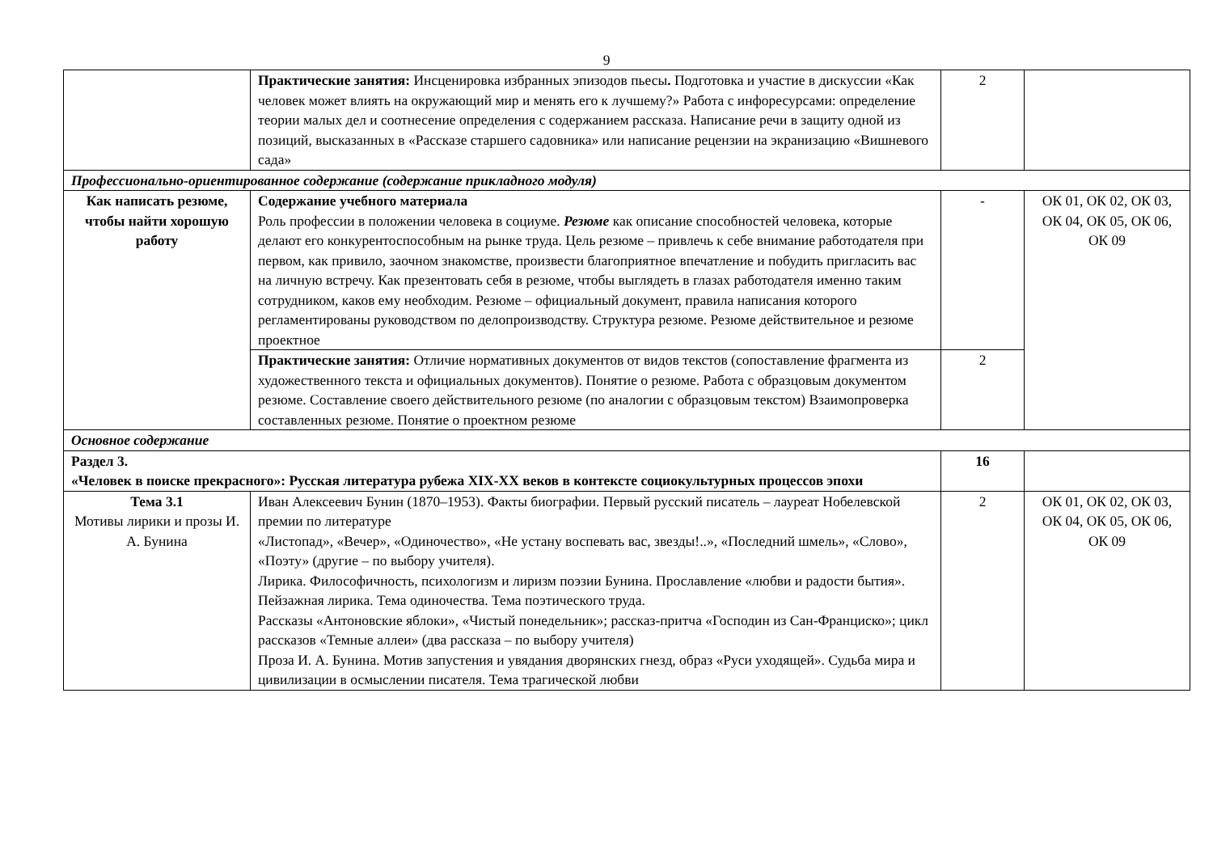9
| | Практические занятия: Инсценировка избранных эпизодов пьесы . Подготовка и участие в дискуссии «Как человек может влиять на окружающий мир и менять его к лучшему?» Работа с инфоресурсами: определение теории малых дел и соотнесение определения с содержанием рассказа. Написание речи в защиту одной из позиций, высказанных в «Рассказе старшего садовника» или написание рецензии на экранизацию «Вишневого сада» | 2 | |
| Профессионально-ориентированное содержание (содержание прикладного модуля) | | | |
| Как написать резюме, чтобы найти хорошую работу | Содержание учебного материала Роль профессии в положении человека в социуме. Резюме как описание способностей человека, которые делают его конкурентоспособным на рынке труда. Цель резюме – привлечь к себе внимание работодателя при первом, как привило, заочном знакомстве, произвести благоприятное впечатление и побудить пригласить вас на личную встречу. Как презентовать себя в резюме, чтобы выглядеть в глазах работодателя именно таким сотрудником, каков ему необходим. Резюме – официальный документ, правила написания которого регламентированы руководством по делопроизводству. Структура резюме. Резюме действительное и резюме проектное | - | ОК 01, ОК 02, ОК 03, ОК 04, ОК 05, ОК 06, ОК 09 |
| | Практические занятия: Отличие нормативных документов от видов текстов (сопоставление фрагмента из художественного текста и официальных документов). Понятие о резюме. Работа с образцовым документом резюме. Составление своего действительного резюме (по аналогии с образцовым текстом) Взаимопроверка составленных резюме. Понятие о проектном резюме | 2 | |
| Основное содержание | | | |
| Раздел 3. «Человек в поиске прекрасного»: Русская литература рубежа XIX-XX веков в контексте социокультурных процессов эпохи | | 16 | |
| Тема 3.1 Мотивы лирики и прозы И. А. Бунина | Иван Алексеевич Бунин (1870–1953). Факты биографии. Первый русский писатель – лауреат Нобелевской премии по литературе «Листопад», «Вечер», «Одиночество», «Не устану воспевать вас, звезды!..», «Последний шмель», «Слово», «Поэту» (другие – по выбору учителя). Лирика. Философичность, психологизм и лиризм поэзии Бунина. Прославление «любви и радости бытия». Пейзажная лирика. Тема одиночества. Тема поэтического труда. Рассказы «Антоновские яблоки», «Чистый понедельник»; рассказ-притча «Господин из Сан-Франциско»; цикл рассказов «Темные аллеи» (два рассказа – по выбору учителя) Проза И. А. Бунина. Мотив запустения и увядания дворянских гнезд, образ «Руси уходящей». Судьба мира и цивилизации в осмыслении писателя. Тема трагической любви | 2 | ОК 01, ОК 02, ОК 03, ОК 04, ОК 05, ОК 06, ОК 09 |